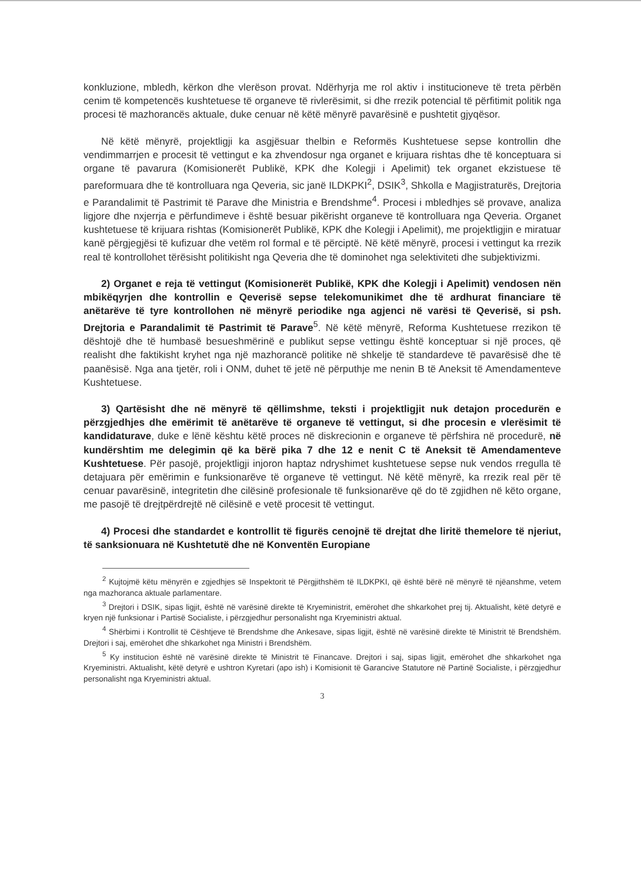konkluzione, mbledh, kërkon dhe vlerëson provat. Ndërhyrja me rol aktiv i institucioneve të treta përbën cenim të kompetencës kushtetuese të organeve të rivlerësimit, si dhe rrezik potencial të përfitimit politik nga procesi të mazhorancës aktuale, duke cenuar në këtë mënyrë pavarësinë e pushtetit gjyqësor.
Në këtë mënyrë, projektligji ka asgjësuar thelbin e Reformës Kushtetuese sepse kontrollin dhe vendimmarrjen e procesit të vettingut e ka zhvendosur nga organet e krijuara rishtas dhe të konceptuara si organe të pavarura (Komisionerët Publikë, KPK dhe Kolegji i Apelimit) tek organet ekzistuese të pareformuara dhe të kontrolluara nga Qeveria, sic janë ILDKPKI<sup>2</sup>, DSIK<sup>3</sup>, Shkolla e Magjistraturës, Drejtoria e Parandalimit të Pastrimit të Parave dhe Ministria e Brendshme<sup>4</sup>. Procesi i mbledhjes së provave, analiza ligjore dhe nxjerrja e përfundimeve i është besuar pikërisht organeve të kontrolluara nga Qeveria. Organet kushtetuese të krijuara rishtas (Komisionerët Publikë, KPK dhe Kolegji i Apelimit), me projektligjin e miratuar kanë përgjegjësi të kufizuar dhe vetëm rol formal e të përciptë. Në këtë mënyrë, procesi i vettingut ka rrezik real të kontrollohet tërësisht politikisht nga Qeveria dhe të dominohet nga selektiviteti dhe subjektivizmi.
2) Organet e reja të vettingut (Komisionerët Publikë, KPK dhe Kolegji i Apelimit) vendosen nën mbikëqyrjen dhe kontrollin e Qeverisë sepse telekomunikimet dhe të ardhurat financiare të anëtarëve të tyre kontrollohen në mënyrë periodike nga agjenci në varësi të Qeverisë, si psh. Drejtoria e Parandalimit të Pastrimit të Parave<sup>5</sup>. Në këtë mënyrë, Reforma Kushtetuese rrezikon të dështojë dhe të humbasë besueshmërinë e publikut sepse vettingu është konceptuar si një proces, që realisht dhe faktikisht kryhet nga një mazhorancë politike në shkelje të standardeve të pavarësisë dhe të paanësisë. Nga ana tjetër, roli i ONM, duhet të jetë në përputhje me nenin B të Aneksit të Amendamenteve Kushtetuese.
3) Qartësisht dhe në mënyrë të qëllimshme, teksti i projektligjit nuk detajon procedurën e përzgjedhjes dhe emërimit të anëtarëve të organeve të vettingut, si dhe procesin e vlerësimit të kandidaturave, duke e lënë kështu këtë proces në diskrecionin e organeve të përfshira në procedurë, në kundërshtim me delegimin që ka bërë pika 7 dhe 12 e nenit C të Aneksit të Amendamenteve Kushtetuese. Për pasojë, projektligji injoron haptaz ndryshimet kushtetuese sepse nuk vendos rregulla të detajuara për emërimin e funksionarëve të organeve të vettingut. Në këtë mënyrë, ka rrezik real për të cenuar pavarësinë, integritetin dhe cilësinë profesionale të funksionarëve që do të zgjidhen në këto organe, me pasojë të drejtpërdrejtë në cilësinë e vetë procesit të vettingut.
4) Procesi dhe standardet e kontrollit të figurës cenojnë të drejtat dhe liritë themelore të njeriut, të sanksionuara në Kushtetutë dhe në Konventën Europiane
<sup>2</sup> Kujtojmë këtu mënyrën e zgjedhjes së Inspektorit të Përgjithshëm të ILDKPKI, që është bërë në mënyrë të njëanshme, vetem nga mazhoranca aktuale parlamentare.
<sup>3</sup> Drejtori i DSIK, sipas ligjit, është në varësinë direkte të Kryeministrit, emërohet dhe shkarkohet prej tij. Aktualisht, këtë detyrë e kryen një funksionar i Partisë Socialiste, i përzgjedhur personalisht nga Kryeministri aktual.
<sup>4</sup> Shërbimi i Kontrollit të Cështjeve të Brendshme dhe Ankesave, sipas ligjit, është në varësinë direkte të Ministrit të Brendshëm. Drejtori i saj, emërohet dhe shkarkohet nga Ministri i Brendshëm.
<sup>5</sup> Ky institucion është në varësinë direkte të Ministrit të Financave. Drejtori i saj, sipas ligjit, emërohet dhe shkarkohet nga Kryeministri. Aktualisht, këtë detyrë e ushtron Kyretari (apo ish) i Komisionit të Garancive Statutore në Partinë Socialiste, i përzgjedhur personalisht nga Kryeministri aktual.
3